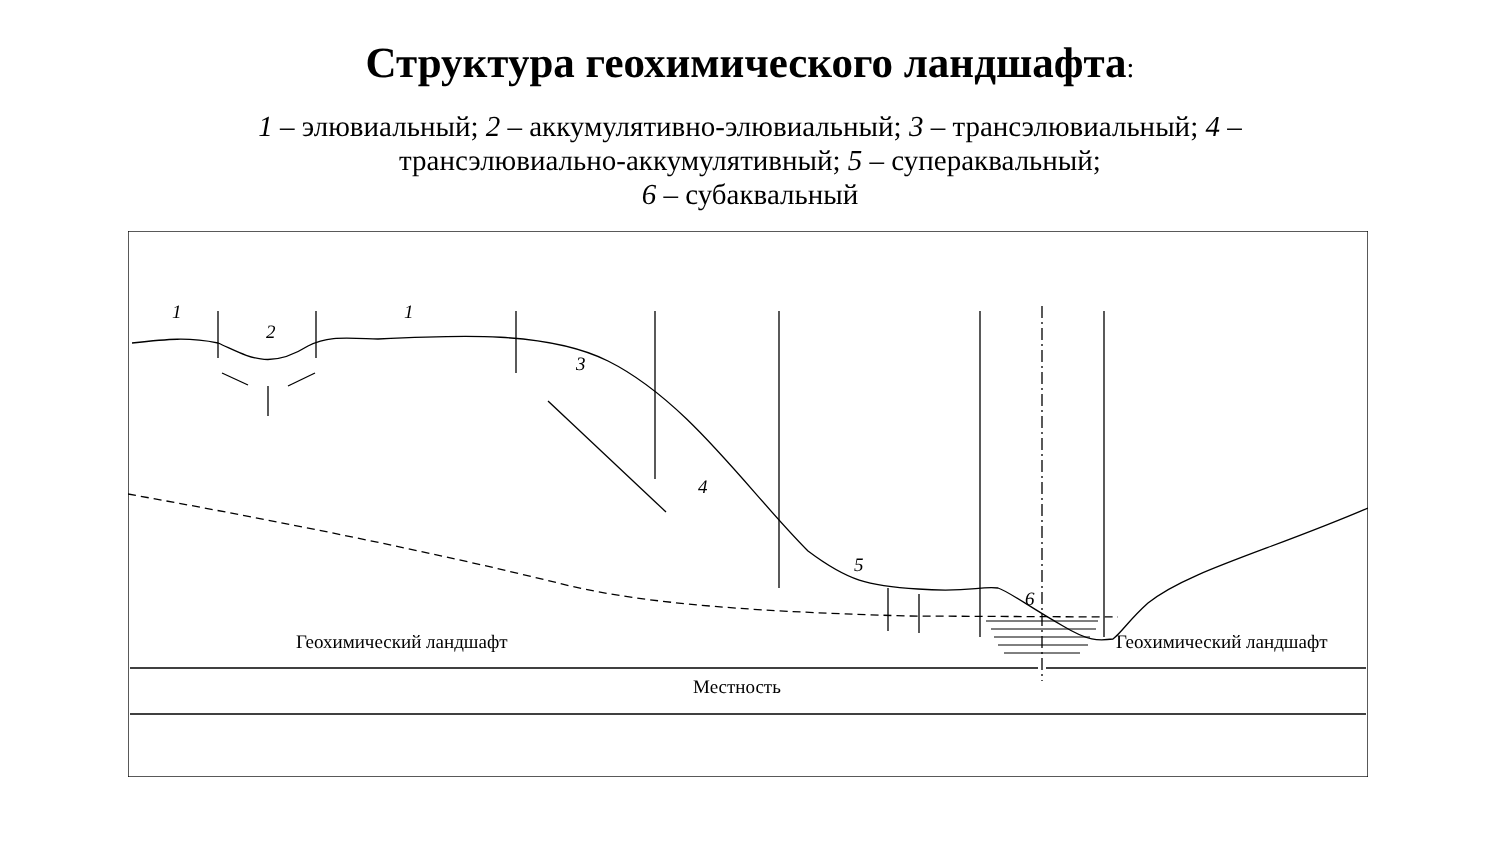Структура геохимического ландшафта:
1 – элювиальный; 2 – аккумулятивно-элювиальный; 3 – трансэлювиальный; 4 –
трансэлювиально-аккумулятивный; 5 – супераквальный;
6 – субаквальный
1
2
1
3
4
5
6
Геохимический ландшафт Геохимический ландшафт
Местность